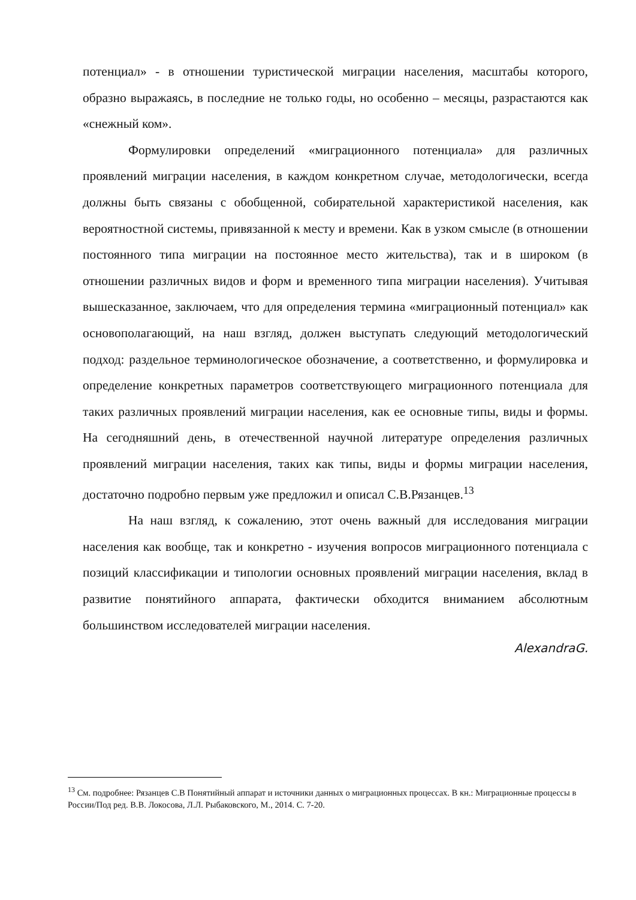потенциал» - в отношении туристической миграции населения, масштабы которого, образно выражаясь, в последние не только годы, но особенно – месяцы, разрастаются как «снежный ком».
Формулировки определений «миграционного потенциала» для различных проявлений миграции населения, в каждом конкретном случае, методологически, всегда должны быть связаны с обобщенной, собирательной характеристикой населения, как вероятностной системы, привязанной к месту и времени. Как в узком смысле (в отношении постоянного типа миграции на постоянное место жительства), так и в широком (в отношении различных видов и форм и временного типа миграции населения). Учитывая вышесказанное, заключаем, что для определения термина «миграционный потенциал» как основополагающий, на наш взгляд, должен выступать следующий методологический подход: раздельное терминологическое обозначение, а соответственно, и формулировка и определение конкретных параметров соответствующего миграционного потенциала для таких различных проявлений миграции населения, как ее основные типы, виды и формы. На сегодняшний день, в отечественной научной литературе определения различных проявлений миграции населения, таких как типы, виды и формы миграции населения, достаточно подробно первым уже предложил и описал С.В.Рязанцев.<sup>13</sup>
На наш взгляд, к сожалению, этот очень важный для исследования миграции населения как вообще, так и конкретно - изучения вопросов миграционного потенциала с позиций классификации и типологии основных проявлений миграции населения, вклад в развитие понятийного аппарата, фактически обходится вниманием абсолютным большинством исследователей миграции населения.
AlexandraG.
<sup>13</sup> См. подробнее: Рязанцев С.В Понятийный аппарат и источники данных о миграционных процессах. В кн.: Миграционные процессы в России/Под ред. В.В. Локосова, Л.Л. Рыбаковского, М., 2014. С. 7-20.